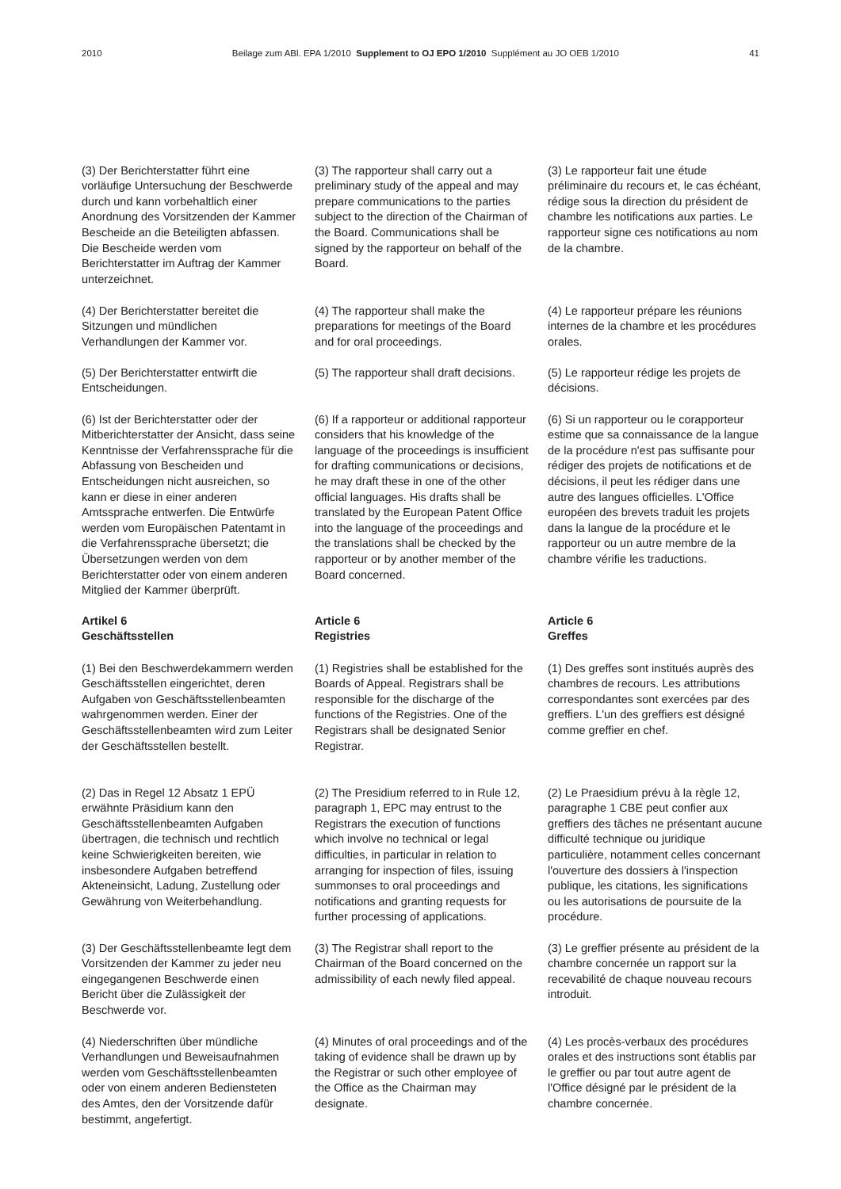2010 Beilage zum ABl. EPA 1/2010 Supplement to OJ EPO 1/2010 Supplément au JO OEB 1/2010 41
(3) Der Berichterstatter führt eine vorläufige Untersuchung der Beschwerde durch und kann vorbehaltlich einer Anordnung des Vorsitzenden der Kammer Bescheide an die Beteiligten abfassen. Die Bescheide werden vom Berichterstatter im Auftrag der Kammer unterzeichnet.
(3) The rapporteur shall carry out a preliminary study of the appeal and may prepare communications to the parties subject to the direction of the Chairman of the Board. Communications shall be signed by the rapporteur on behalf of the Board.
(3) Le rapporteur fait une étude préliminaire du recours et, le cas échéant, rédige sous la direction du président de chambre les notifications aux parties. Le rapporteur signe ces notifications au nom de la chambre.
(4) Der Berichterstatter bereitet die Sitzungen und mündlichen Verhandlungen der Kammer vor.
(4) The rapporteur shall make the preparations for meetings of the Board and for oral proceedings.
(4) Le rapporteur prépare les réunions internes de la chambre et les procédures orales.
(5) Der Berichterstatter entwirft die Entscheidungen.
(5) The rapporteur shall draft decisions.
(5) Le rapporteur rédige les projets de décisions.
(6) Ist der Berichterstatter oder der Mitberichterstatter der Ansicht, dass seine Kenntnisse der Verfahrenssprache für die Abfassung von Bescheiden und Entscheidungen nicht ausreichen, so kann er diese in einer anderen Amtssprache entwerfen. Die Entwürfe werden vom Europäischen Patentamt in die Verfahrenssprache übersetzt; die Übersetzungen werden von dem Berichterstatter oder von einem anderen Mitglied der Kammer überprüft.
(6) If a rapporteur or additional rapporteur considers that his knowledge of the language of the proceedings is insufficient for drafting communications or decisions, he may draft these in one of the other official languages. His drafts shall be translated by the European Patent Office into the language of the proceedings and the translations shall be checked by the rapporteur or by another member of the Board concerned.
(6) Si un rapporteur ou le corapporteur estime que sa connaissance de la langue de la procédure n'est pas suffisante pour rédiger des projets de notifications et de décisions, il peut les rédiger dans une autre des langues officielles. L'Office européen des brevets traduit les projets dans la langue de la procédure et le rapporteur ou un autre membre de la chambre vérifie les traductions.
Artikel 6
Geschäftsstellen
Article 6
Registries
Article 6
Greffes
(1) Bei den Beschwerdekammern werden Geschäftsstellen eingerichtet, deren Aufgaben von Geschäftsstellenbeamten wahrgenommen werden. Einer der Geschäftsstellenbeamten wird zum Leiter der Geschäftsstellen bestellt.
(1) Registries shall be established for the Boards of Appeal. Registrars shall be responsible for the discharge of the functions of the Registries. One of the Registrars shall be designated Senior Registrar.
(1) Des greffes sont institués auprès des chambres de recours. Les attributions correspondantes sont exercées par des greffiers. L'un des greffiers est désigné comme greffier en chef.
(2) Das in Regel 12 Absatz 1 EPÜ erwähnte Präsidium kann den Geschäftsstellenbeamten Aufgaben übertragen, die technisch und rechtlich keine Schwierigkeiten bereiten, wie insbesondere Aufgaben betreffend Akteneinsicht, Ladung, Zustellung oder Gewährung von Weiterbehandlung.
(2) The Presidium referred to in Rule 12, paragraph 1, EPC may entrust to the Registrars the execution of functions which involve no technical or legal difficulties, in particular in relation to arranging for inspection of files, issuing summonses to oral proceedings and notifications and granting requests for further processing of applications.
(2) Le Praesidium prévu à la règle 12, paragraphe 1 CBE peut confier aux greffiers des tâches ne présentant aucune difficulté technique ou juridique particulière, notamment celles concernant l'ouverture des dossiers à l'inspection publique, les citations, les significations ou les autorisations de poursuite de la procédure.
(3) Der Geschäftsstellenbeamte legt dem Vorsitzenden der Kammer zu jeder neu eingegangenen Beschwerde einen Bericht über die Zulässigkeit der Beschwerde vor.
(3) The Registrar shall report to the Chairman of the Board concerned on the admissibility of each newly filed appeal.
(3) Le greffier présente au président de la chambre concernée un rapport sur la recevabilité de chaque nouveau recours introduit.
(4) Niederschriften über mündliche Verhandlungen und Beweisaufnahmen werden vom Geschäftsstellenbeamten oder von einem anderen Bediensteten des Amtes, den der Vorsitzende dafür bestimmt, angefertigt.
(4) Minutes of oral proceedings and of the taking of evidence shall be drawn up by the Registrar or such other employee of the Office as the Chairman may designate.
(4) Les procès-verbaux des procédures orales et des instructions sont établis par le greffier ou par tout autre agent de l'Office désigné par le président de la chambre concernée.